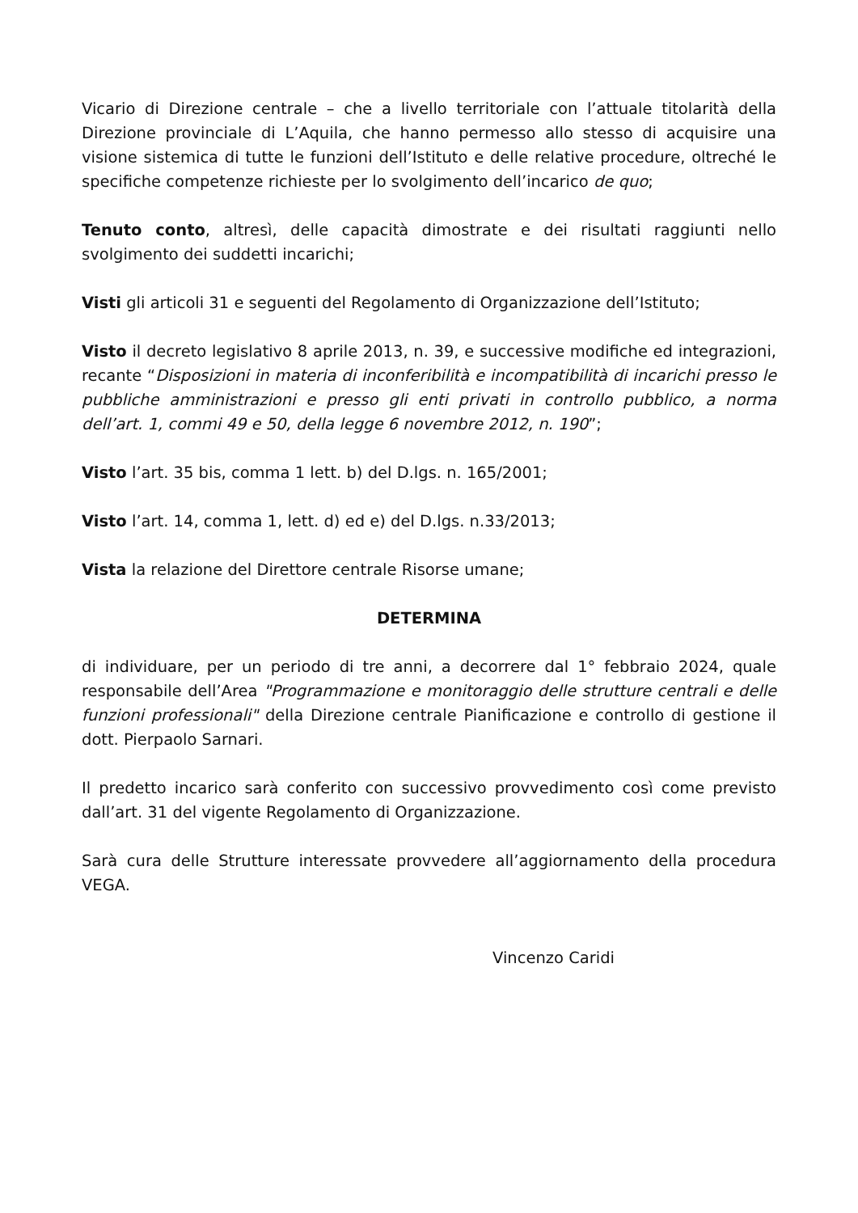Vicario di Direzione centrale – che a livello territoriale con l’attuale titolarità della Direzione provinciale di L’Aquila, che hanno permesso allo stesso di acquisire una visione sistemica di tutte le funzioni dell’Istituto e delle relative procedure, oltreché le specifiche competenze richieste per lo svolgimento dell’incarico de quo;
Tenuto conto, altresì, delle capacità dimostrate e dei risultati raggiunti nello svolgimento dei suddetti incarichi;
Visti gli articoli 31 e seguenti del Regolamento di Organizzazione dell’Istituto;
Visto il decreto legislativo 8 aprile 2013, n. 39, e successive modifiche ed integrazioni, recante “Disposizioni in materia di inconferibilità e incompatibilità di incarichi presso le pubbliche amministrazioni e presso gli enti privati in controllo pubblico, a norma dell’art. 1, commi 49 e 50, della legge 6 novembre 2012, n. 190”;
Visto l’art. 35 bis, comma 1 lett. b) del D.lgs. n. 165/2001;
Visto l’art. 14, comma 1, lett. d) ed e) del D.lgs. n.33/2013;
Vista la relazione del Direttore centrale Risorse umane;
DETERMINA
di individuare, per un periodo di tre anni, a decorrere dal 1° febbraio 2024, quale responsabile dell’Area "Programmazione e monitoraggio delle strutture centrali e delle funzioni professionali" della Direzione centrale Pianificazione e controllo di gestione il dott. Pierpaolo Sarnari.
Il predetto incarico sarà conferito con successivo provvedimento così come previsto dall’art. 31 del vigente Regolamento di Organizzazione.
Sarà cura delle Strutture interessate provvedere all’aggiornamento della procedura VEGA.
Vincenzo Caridi